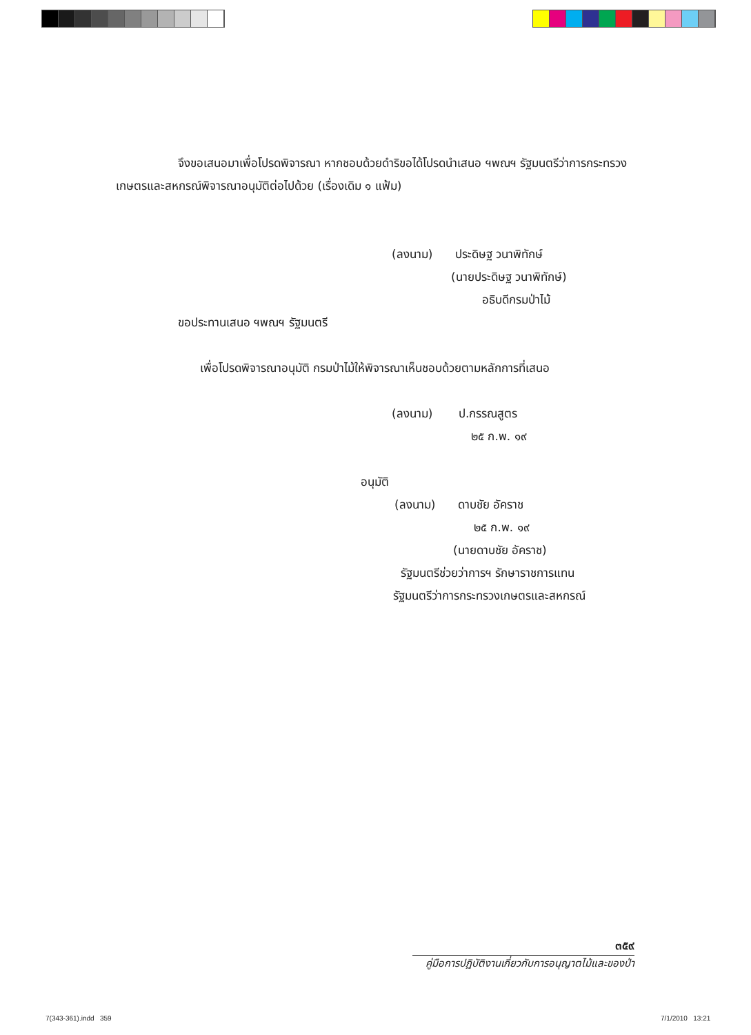จึงขอเสนอมาเพื่อโปรดพิจารณา หากชอบด้วยดำริขอได้โปรดนำเสนอ ฯพณฯ รัฐมนตรีว่าการกระทรวงเกษตรและสหกรณ์พิจารณาอนุมัติต่อไปด้วย (เรื่องเดิม ๑ แฟ้ม)
(ลงนาม) ประดิษฐ วนาพิทักษ์
(นายประดิษฐ วนาพิทักษ์)
อธิบดีกรมป่าไม้
ขอประทานเสนอ ฯพณฯ รัฐมนตรี
เพื่อโปรดพิจารณาอนุมัติ กรมป่าไม้ให้พิจารณาเห็นชอบด้วยตามหลักการที่เสนอ
(ลงนาม) ป.กรรณสูตร
๒๕ ก.พ. ๑๙
อนุมัติ
(ลงนาม) ดาบชัย อัคราช
๒๕ ก.พ. ๑๙
(นายดาบชัย อัคราช)
รัฐมนตรีช่วยว่าการฯ รักษาราชการแทน
รัฐมนตรีว่าการกระทรวงเกษตรและสหกรณ์
๓๕๙
คู่มือการปฏิบัติงานเกี่ยวกับการอนุญาตไม้และของป่า
7(343-361).indd 359 7/1/2010 13:21